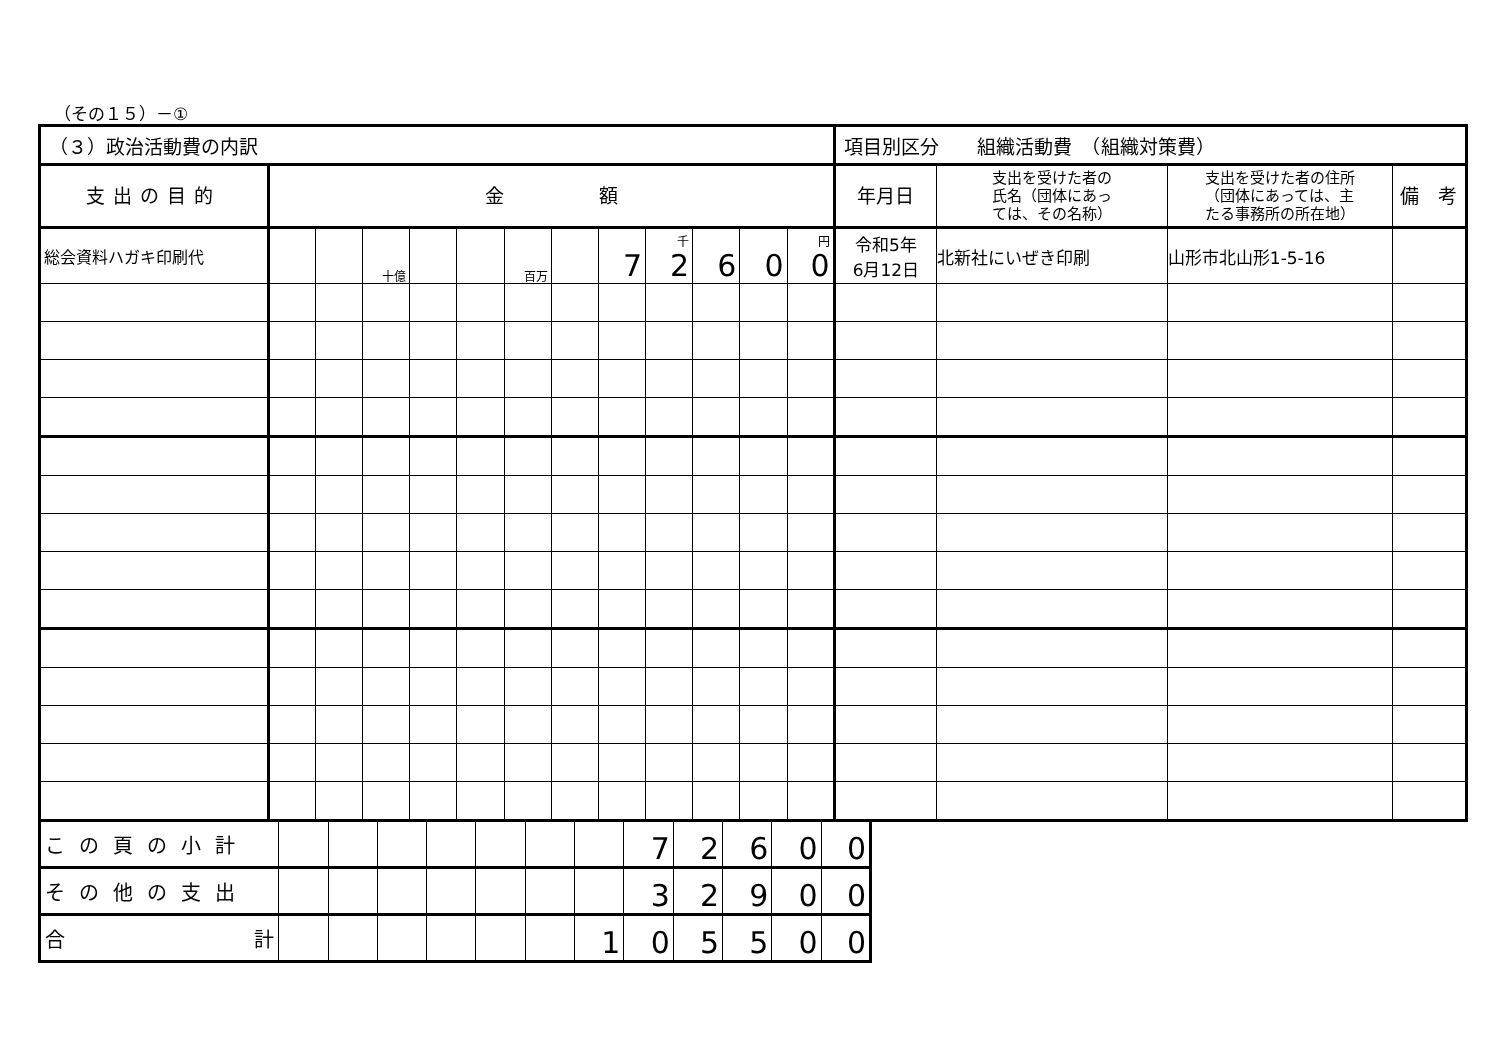（その１５）－①
| （３）政治活動費の内訳 | | | | | | | | | | | | | 項目別区分 組織活動費 （組織対策費） | | | |
| 支出の目的 | 金 額 | | | | | | | | | | | | 年月日 | 支出を受けた者の 氏名（団体にあっ ては、その名称） | 支出を受けた者の住所 （団体にあっては、主 たる事務所の所在地） | 備 考 |
| 総会資料ハガキ印刷代 | | | 十億 | | | 百万 | | 7 | 千 2 | 6 | 0 | 円 0 | 令和5年 6月12日 | 北新社にいぜき印刷 | 山形市北山形1-5-16 | |
| この頁の小計 | | | | | | | | 7 | 2 | 6 | 0 | 0 |
| その他の支出 | | | | | | | | 3 | 2 | 9 | 0 | 0 |
| 合 計 | | | | | | | 1 | 0 | 5 | 5 | 0 | 0 |